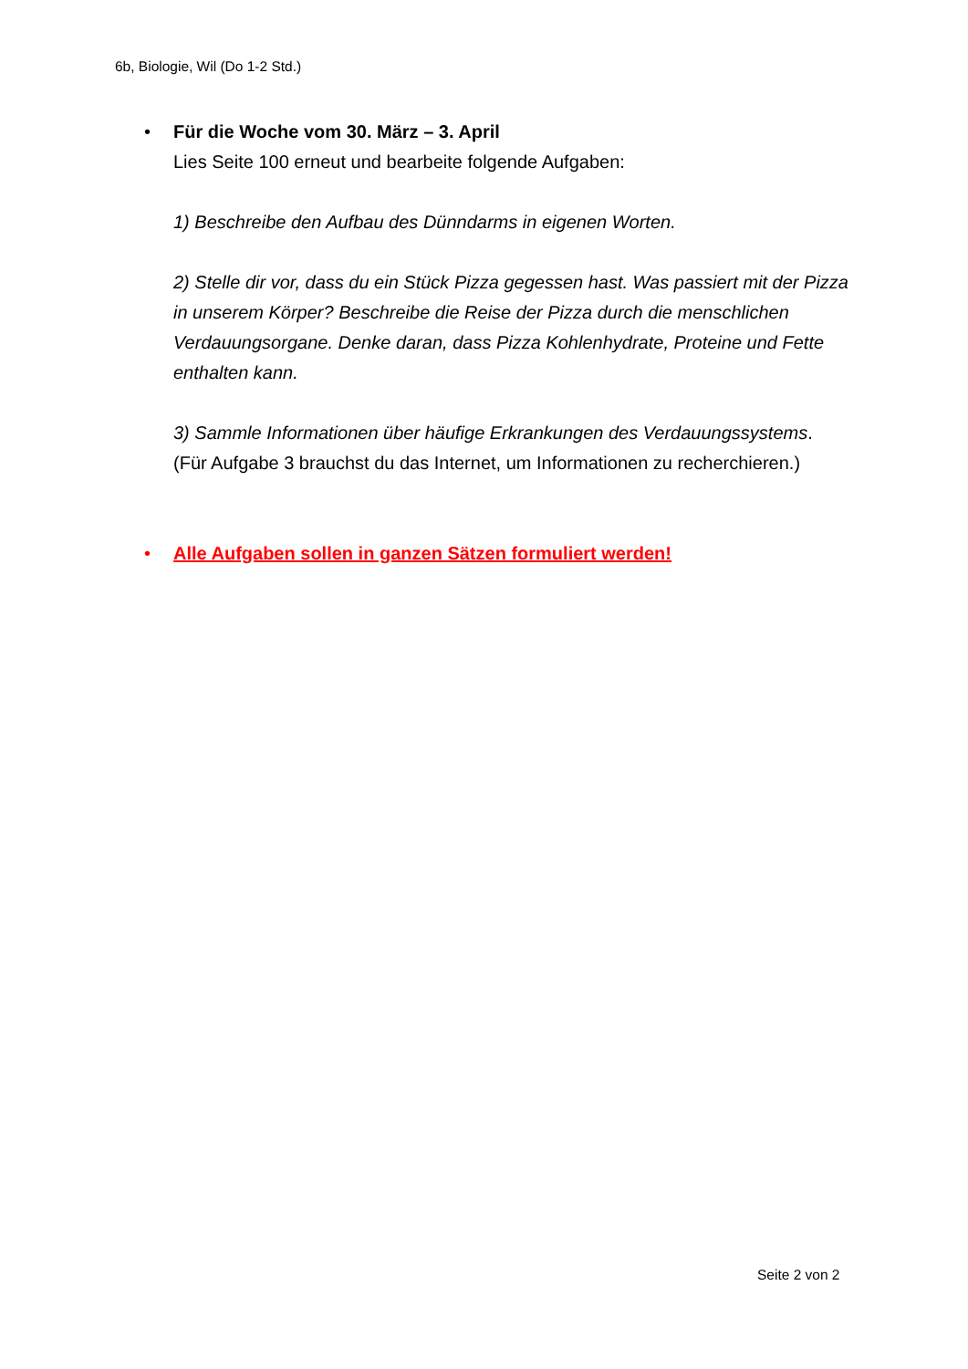6b, Biologie, Wil (Do 1-2 Std.)
• Für die Woche vom 30. März – 3. April
Lies Seite 100 erneut und bearbeite folgende Aufgaben:
1) Beschreibe den Aufbau des Dünndarms in eigenen Worten.
2) Stelle dir vor, dass du ein Stück Pizza gegessen hast. Was passiert mit der Pizza in unserem Körper? Beschreibe die Reise der Pizza durch die menschlichen Verdauungsorgane. Denke daran, dass Pizza Kohlenhydrate, Proteine und Fette enthalten kann.
3) Sammle Informationen über häufige Erkrankungen des Verdauungssystems.
(Für Aufgabe 3 brauchst du das Internet, um Informationen zu recherchieren.)
• Alle Aufgaben sollen in ganzen Sätzen formuliert werden!
Seite 2 von 2